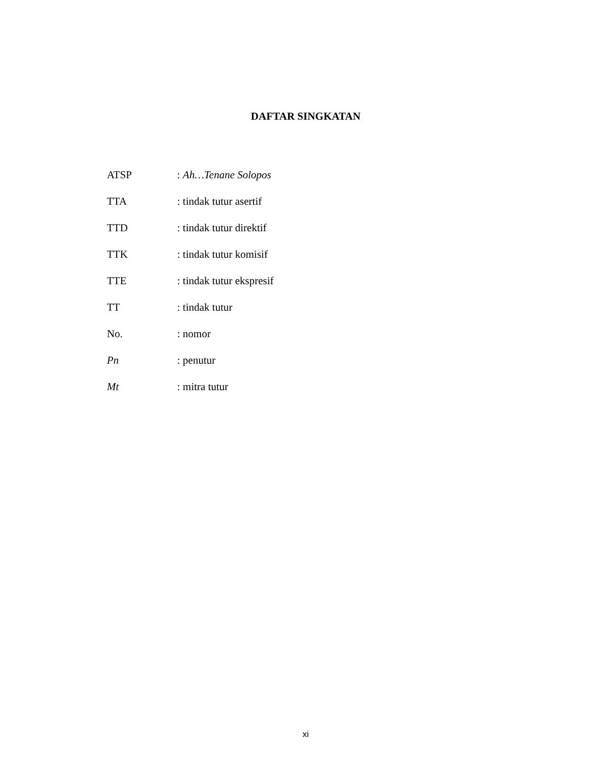DAFTAR SINGKATAN
| ATSP | : Ah…Tenane Solopos |
| TTA | : tindak tutur asertif |
| TTD | : tindak tutur direktif |
| TTK | : tindak tutur komisif |
| TTE | : tindak tutur ekspresif |
| TT | : tindak tutur |
| No. | : nomor |
| Pn | : penutur |
| Mt | : mitra tutur |
xi